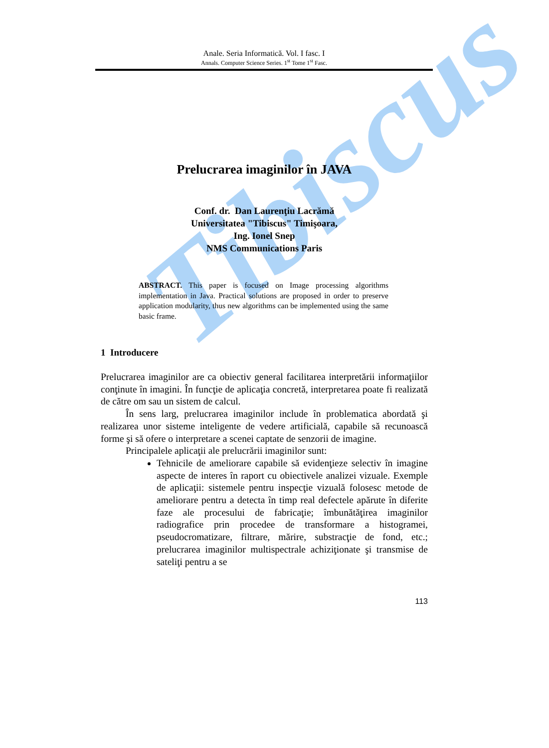Anale. Seria Informatică. Vol. I fasc. I
Annals. Computer Science Series. 1<sup>st</sup> Tome 1<sup>st</sup> Fasc.
Tibiscus
Prelucrarea imaginilor în JAVA
Conf. dr. Dan Laurenţiu Lacrămă
Universitatea "Tibiscus" Timişoara,
Ing. Ionel Snep
NMS Communications Paris
ABSTRACT. This paper is focused on Image processing algorithms implementation in Java. Practical solutions are proposed in order to preserve application modularity, thus new algorithms can be implemented using the same basic frame.
1 Introducere
Prelucrarea imaginilor are ca obiectiv general facilitarea interpretării informaţiilor conţinute în imagini. În funcţie de aplicaţia concretă, interpretarea poate fi realizată de către om sau un sistem de calcul.
În sens larg, prelucrarea imaginilor include în problematica abordată şi realizarea unor sisteme inteligente de vedere artificială, capabile să recunoască forme şi să ofere o interpretare a scenei captate de senzorii de imagine.
Principalele aplicaţii ale prelucrării imaginilor sunt:
Tehnicile de ameliorare capabile să evidenţieze selectiv în imagine aspecte de interes în raport cu obiectivele analizei vizuale. Exemple de aplicaţii: sistemele pentru inspecţie vizuală folosesc metode de ameliorare pentru a detecta în timp real defectele apărute în diferite faze ale procesului de fabricaţie; îmbunătăţirea imaginilor radiografice prin procedee de transformare a histogramei, pseudocromatizare, filtrare, mărire, substracţie de fond, etc.; prelucrarea imaginilor multispectrale achiziţionate şi transmise de sateliţi pentru a se
113